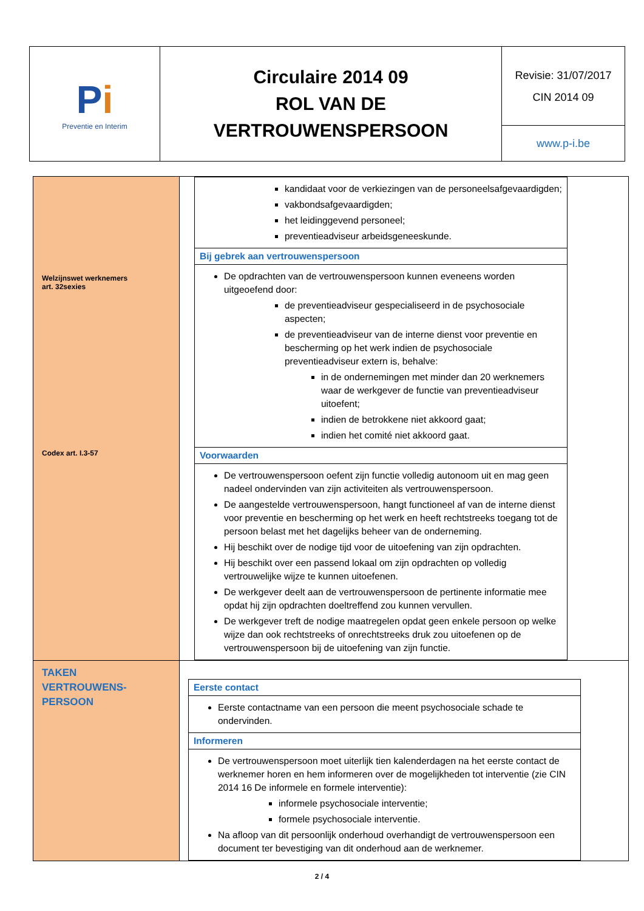| P i Preventie en Interim | Circulaire 2014 09 ROL VAN DE VERTROUWENSPERSOON | Revisie: 31/07/2017 CIN 2014 09 |
| | | www.p-i.be |
| Welzijnswet werknemers art. 32sexies Codex art. I.3-57 | / kandidaat voor de verkiezingen van de personeelsafgevaardigden; vakbondsafgevaardigden; het leidinggevend personeel; preventieadviseur arbeidsgeneeskunde. / / Bij gebrek aan vertrouwenspersoon / / De opdrachten van de vertrouwenspersoon kunnen eveneens worden uitgeoefend door: de preventieadviseur gespecialiseerd in de psychosociale aspecten; de preventieadviseur van de interne dienst voor preventie en bescherming op het werk indien de psychosociale preventieadviseur extern is, behalve: in de ondernemingen met minder dan 20 werknemers waar de werkgever de functie van preventieadviseur uitoefent; indien de betrokkene niet akkoord gaat; indien het comité niet akkoord gaat. / / Voorwaarden / / De vertrouwenspersoon oefent zijn functie volledig autonoom uit en mag geen nadeel ondervinden van zijn activiteiten als vertrouwenspersoon. De aangestelde vertrouwenspersoon, hangt functioneel af van de interne dienst voor preventie en bescherming op het werk en heeft rechtstreeks toegang tot de persoon belast met het dagelijks beheer van de onderneming. Hij beschikt over de nodige tijd voor de uitoefening van zijn opdrachten. Hij beschikt over een passend lokaal om zijn opdrachten op volledig vertrouwelijke wijze te kunnen uitoefenen. De werkgever deelt aan de vertrouwenspersoon de pertinente informatie mee opdat hij zijn opdrachten doeltreffend zou kunnen vervullen. De werkgever treft de nodige maatregelen opdat geen enkele persoon op welke wijze dan ook rechtstreeks of onrechtstreeks druk zou uitoefenen op de vertrouwenspersoon bij de uitoefening van zijn functie. / |
| TAKEN VERTROUWENS- PERSOON | / Eerste contact / / Eerste contactname van een persoon die meent psychosociale schade te ondervinden. / / Informeren / / De vertrouwenspersoon moet uiterlijk tien kalenderdagen na het eerste contact de werknemer horen en hem informeren over de mogelijkheden tot interventie (zie CIN 2014 16 De informele en formele interventie): informele psychosociale interventie; formele psychosociale interventie. Na afloop van dit persoonlijk onderhoud overhandigt de vertrouwenspersoon een document ter bevestiging van dit onderhoud aan de werknemer. / |
2 / 4